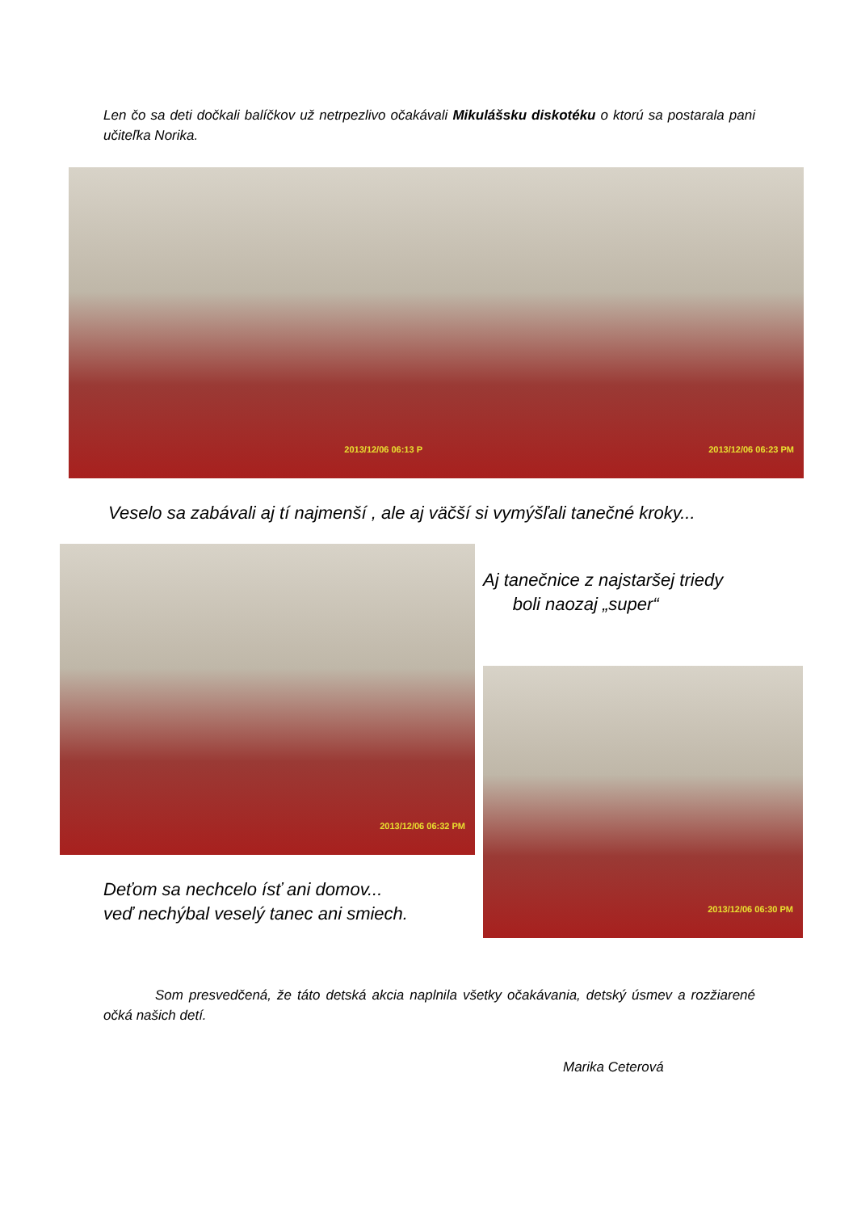Len čo sa deti dočkali balíčkov už netrpezlivo očakávali Mikulášsku diskotéku o ktorú sa postarala pani učiteľka Norika.
2013/12/06 06:13 P 2013/12/06 06:23 PM
Veselo sa zabávali aj tí najmenší , ale aj väčší si vymýšľali tanečné kroky...
2013/12/06 06:32 PM
Deťom sa nechcelo ísť ani domov...
veď nechýbal veselý tanec ani smiech.
Aj tanečnice z najstaršej triedy
boli naozaj „super“
2013/12/06 06:30 PM
Som presvedčená, že táto detská akcia naplnila všetky očakávania, detský úsmev a rozžiarené očká našich detí.
Marika Ceterová